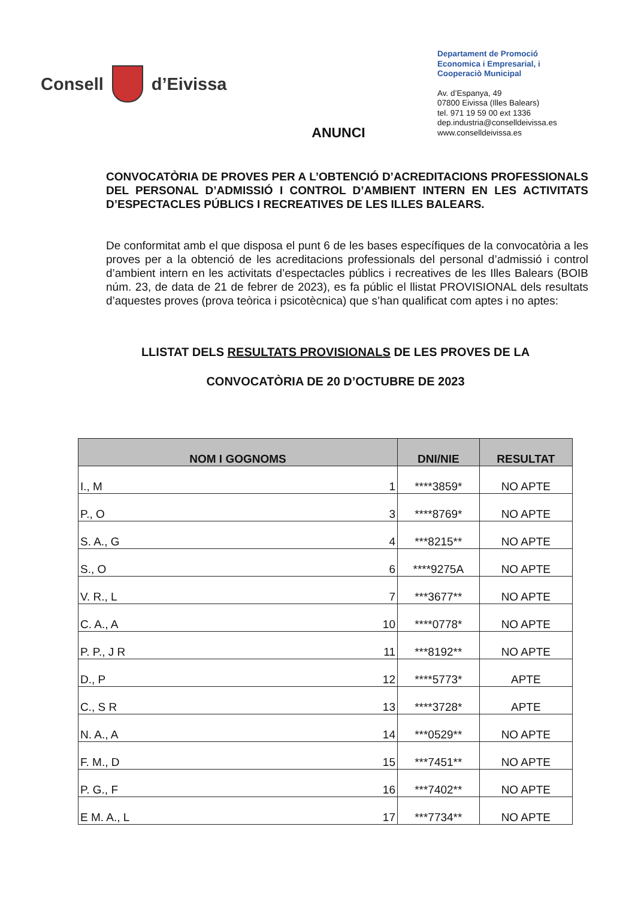Consell d’Eivissa
Departament de Promoció Economica i Empresarial, i Cooperaciò Municipal
Av. d’Espanya, 49
07800 Eivissa (Illes Balears)
tel. 971 19 59 00 ext 1336
dep.industria@conselldeivissa.es
www.conselldeivissa.es
ANUNCI
CONVOCATÒRIA DE PROVES PER A L’OBTENCIÓ D’ACREDITACIONS PROFESSIONALS DEL PERSONAL D’ADMISSIÓ I CONTROL D’AMBIENT INTERN EN LES ACTIVITATS D’ESPECTACLES PÚBLICS I RECREATIVES DE LES ILLES BALEARS.
De conformitat amb el que disposa el punt 6 de les bases específiques de la convocatòria a les proves per a la obtenció de les acreditacions professionals del personal d’admissió i control d’ambient intern en les activitats d’espectacles públics i recreatives de les Illes Balears (BOIB núm. 23, de data de 21 de febrer de 2023), es fa públic el llistat PROVISIONAL dels resultats d’aquestes proves (prova teòrica i psicotècnica) que s’han qualificat com aptes i no aptes:
LLISTAT DELS RESULTATS PROVISIONALS DE LES PROVES DE LA
CONVOCATÒRIA DE 20 D’OCTUBRE DE 2023
| NOM I GOGNOMS | DNI/NIE | RESULTAT |
| --- | --- | --- |
| I., M 1 | ****3859* | NO APTE |
| P., O 3 | ****8769* | NO APTE |
| S. A., G 4 | ***8215** | NO APTE |
| S., O 6 | ****9275A | NO APTE |
| V. R., L 7 | ***3677** | NO APTE |
| C. A., A 10 | ****0778* | NO APTE |
| P. P., J R 11 | ***8192** | NO APTE |
| D., P 12 | ****5773* | APTE |
| C., S R 13 | ****3728* | APTE |
| N. A., A 14 | ***0529** | NO APTE |
| F. M., D 15 | ***7451** | NO APTE |
| P. G., F 16 | ***7402** | NO APTE |
| E M. A., L 17 | ***7734** | NO APTE |